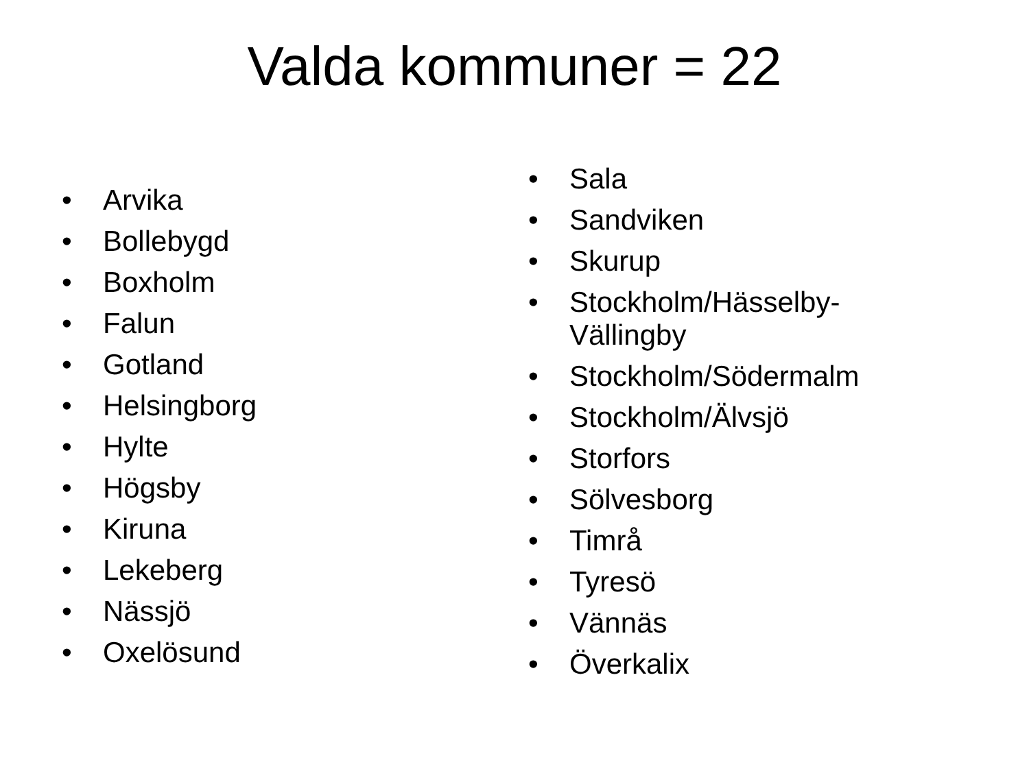Valda kommuner = 22
• Arvika
• Bollebygd
• Boxholm
• Falun
• Gotland
• Helsingborg
• Hylte
• Högsby
• Kiruna
• Lekeberg
• Nässjö
• Oxelösund
• Sala
• Sandviken
• Skurup
• Stockholm/Hässelby-
Vällingby
• Stockholm/Södermalm
• Stockholm/Älvsjö
• Storfors
• Sölvesborg
• Timrå
• Tyresö
• Vännäs
• Överkalix